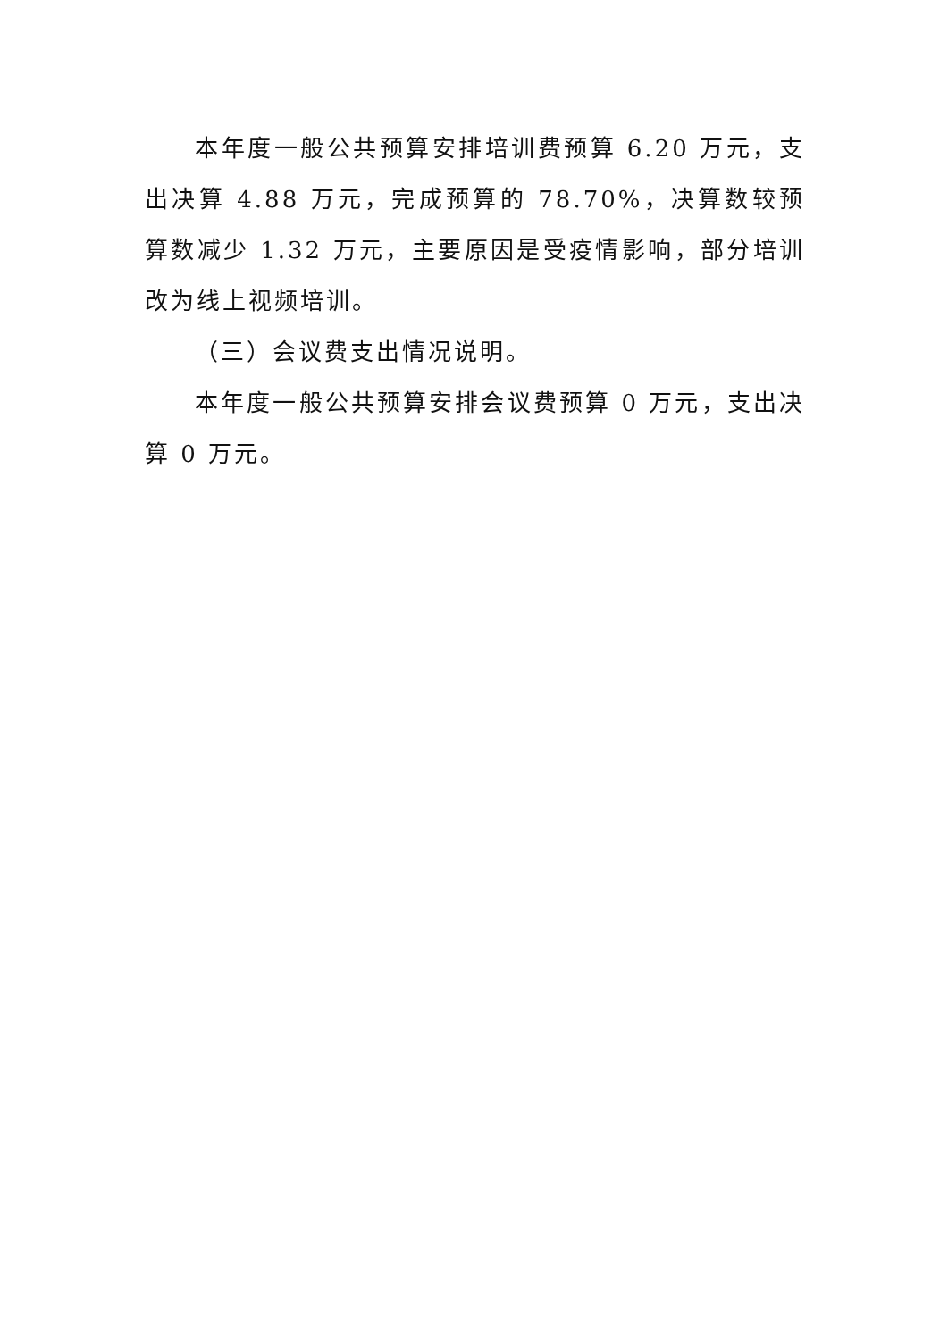本年度一般公共预算安排培训费预算 6.20 万元，支出决算 4.88 万元，完成预算的 78.70%，决算数较预算数减少 1.32 万元，主要原因是受疫情影响，部分培训改为线上视频培训。
（三）会议费支出情况说明。
本年度一般公共预算安排会议费预算 0 万元，支出决算 0 万元。